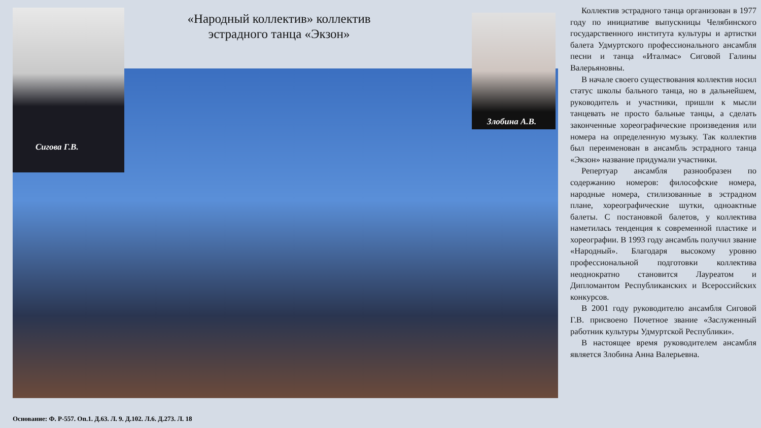«Народный коллектив» коллектив эстрадного танца «Экзон»
Сигова Г.В.
Злобина А.В.
Коллектив эстрадного танца организован в 1977 году по инициативе выпускницы Челябинского государственного института культуры и артистки балета Удмуртского профессионального ансамбля песни и танца «Италмас» Сиговой Галины Валерьяновны.
В начале своего существования коллектив носил статус школы бального танца, но в дальнейшем, руководитель и участники, пришли к мысли танцевать не просто бальные танцы, а сделать законченные хореографические произведения или номера на определенную музыку. Так коллектив был переименован в ансамбль эстрадного танца «Экзон» название придумали участники.
Репертуар ансамбля разнообразен по содержанию номеров: философские номера, народные номера, стилизованные в эстрадном плане, хореографические шутки, одноактные балеты. С постановкой балетов, у коллектива наметилась тенденция к современной пластике и хореографии. В 1993 году ансамбль получил звание «Народный». Благодаря высокому уровню профессиональной подготовки коллектива неоднократно становится Лауреатом и Дипломантом Республиканских и Всероссийских конкурсов.
В 2001 году руководителю ансамбля Сиговой Г.В. присвоено Почетное звание «Заслуженный работник культуры Удмуртской Республики».
В настоящее время руководителем ансамбля является Злобина Анна Валерьевна.
Основание: Ф. Р-557. Оп.1. Д.63. Л. 9. Д.102. Л.6. Д.273. Л. 18